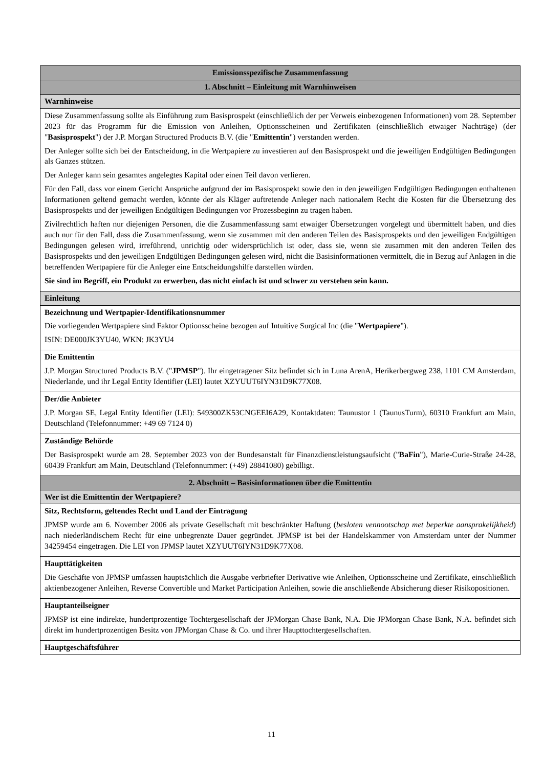| Emissionsspezifische Zusammenfassung |
| 1. Abschnitt – Einleitung mit Warnhinweisen |
| Warnhinweise |
| Diese Zusammenfassung sollte als Einführung zum Basisprospekt (einschließlich der per Verweis einbezogenen Informationen) vom 28. September 2023 für das Programm für die Emission von Anleihen, Optionsscheinen und Zertifikaten (einschließlich etwaiger Nachträge) (der " Basisprospekt ") der J.P. Morgan Structured Products B.V. (die " Emittentin ") verstanden werden. Der Anleger sollte sich bei der Entscheidung, in die Wertpapiere zu investieren auf den Basisprospekt und die jeweiligen Endgültigen Bedingungen als Ganzes stützen. Der Anleger kann sein gesamtes angelegtes Kapital oder einen Teil davon verlieren. Für den Fall, dass vor einem Gericht Ansprüche aufgrund der im Basisprospekt sowie den in den jeweiligen Endgültigen Bedingungen enthaltenen Informationen geltend gemacht werden, könnte der als Kläger auftretende Anleger nach nationalem Recht die Kosten für die Übersetzung des Basisprospekts und der jeweiligen Endgültigen Bedingungen vor Prozessbeginn zu tragen haben. Zivilrechtlich haften nur diejenigen Personen, die die Zusammenfassung samt etwaiger Übersetzungen vorgelegt und übermittelt haben, und dies auch nur für den Fall, dass die Zusammenfassung, wenn sie zusammen mit den anderen Teilen des Basisprospekts und den jeweiligen Endgültigen Bedingungen gelesen wird, irreführend, unrichtig oder widersprüchlich ist oder, dass sie, wenn sie zusammen mit den anderen Teilen des Basisprospekts und den jeweiligen Endgültigen Bedingungen gelesen wird, nicht die Basisinformationen vermittelt, die in Bezug auf Anlagen in die betreffenden Wertpapiere für die Anleger eine Entscheidungshilfe darstellen würden. Sie sind im Begriff, ein Produkt zu erwerben, das nicht einfach ist und schwer zu verstehen sein kann. |
| Einleitung |
| Bezeichnung und Wertpapier-Identifikationsnummer Die vorliegenden Wertpapiere sind Faktor Optionsscheine bezogen auf Intuitive Surgical Inc (die " Wertpapiere "). ISIN: DE000JK3YU40, WKN: JK3YU4 |
| Die Emittentin J.P. Morgan Structured Products B.V. (" JPMSP "). Ihr eingetragener Sitz befindet sich in Luna ArenA, Herikerbergweg 238, 1101 CM Amsterdam, Niederlande, und ihr Legal Entity Identifier (LEI) lautet XZYUUT6IYN31D9K77X08. |
| Der/die Anbieter J.P. Morgan SE, Legal Entity Identifier (LEI): 549300ZK53CNGEEI6A29, Kontaktdaten: Taunustor 1 (TaunusTurm), 60310 Frankfurt am Main, Deutschland (Telefonnummer: +49 69 7124 0) |
| Zuständige Behörde Der Basisprospekt wurde am 28. September 2023 von der Bundesanstalt für Finanzdienstleistungsaufsicht (" BaFin "), Marie-Curie-Straße 24-28, 60439 Frankfurt am Main, Deutschland (Telefonnummer: (+49) 28841080) gebilligt. |
| 2. Abschnitt – Basisinformationen über die Emittentin |
| Wer ist die Emittentin der Wertpapiere? |
| Sitz, Rechtsform, geltendes Recht und Land der Eintragung JPMSP wurde am 6. November 2006 als private Gesellschaft mit beschränkter Haftung ( besloten vennootschap met beperkte aansprakelijkheid ) nach niederländischem Recht für eine unbegrenzte Dauer gegründet. JPMSP ist bei der Handelskammer von Amsterdam unter der Nummer 34259454 eingetragen. Die LEI von JPMSP lautet XZYUUT6IYN31D9K77X08. |
| Haupttätigkeiten Die Geschäfte von JPMSP umfassen hauptsächlich die Ausgabe verbriefter Derivative wie Anleihen, Optionsscheine und Zertifikate, einschließlich aktienbezogener Anleihen, Reverse Convertible und Market Participation Anleihen, sowie die anschließende Absicherung dieser Risikopositionen. |
| Hauptanteilseigner JPMSP ist eine indirekte, hundertprozentige Tochtergesellschaft der JPMorgan Chase Bank, N.A. Die JPMorgan Chase Bank, N.A. befindet sich direkt im hundertprozentigen Besitz von JPMorgan Chase & Co. und ihrer Haupttochtergesellschaften. |
| Hauptgeschäftsführer |
11